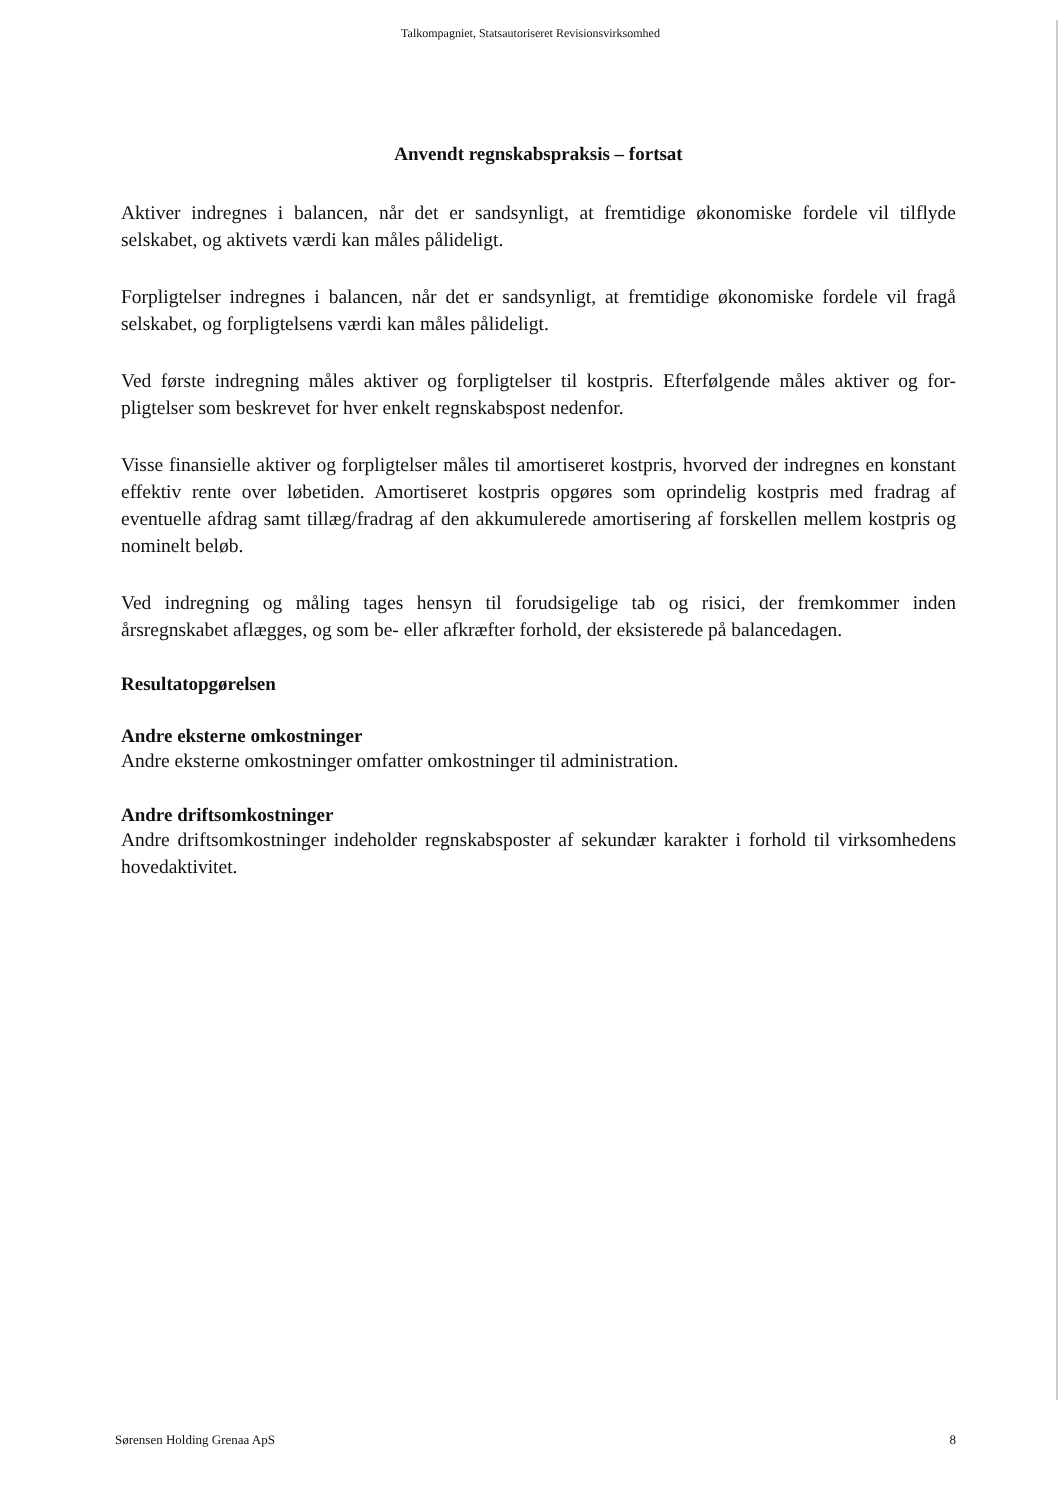Talkompagniet, Statsautoriseret Revisionsvirksomhed
Anvendt regnskabspraksis – fortsat
Aktiver indregnes i balancen, når det er sandsynligt, at fremtidige økonomiske fordele vil tilflyde selskabet, og aktivets værdi kan måles pålideligt.
Forpligtelser indregnes i balancen, når det er sandsynligt, at fremtidige økonomiske fordele vil fragå selskabet, og forpligtelsens værdi kan måles pålideligt.
Ved første indregning måles aktiver og forpligtelser til kostpris. Efterfølgende måles aktiver og for-pligtelser som beskrevet for hver enkelt regnskabspost nedenfor.
Visse finansielle aktiver og forpligtelser måles til amortiseret kostpris, hvorved der indregnes en konstant effektiv rente over løbetiden. Amortiseret kostpris opgøres som oprindelig kostpris med fradrag af eventuelle afdrag samt tillæg/fradrag af den akkumulerede amortisering af forskellen mellem kostpris og nominelt beløb.
Ved indregning og måling tages hensyn til forudsigelige tab og risici, der fremkommer inden årsregnskabet aflægges, og som be- eller afkræfter forhold, der eksisterede på balancedagen.
Resultatopgørelsen
Andre eksterne omkostninger
Andre eksterne omkostninger omfatter omkostninger til administration.
Andre driftsomkostninger
Andre driftsomkostninger indeholder regnskabsposter af sekundær karakter i forhold til virksomhedens hovedaktivitet.
Sørensen Holding Grenaa ApS 8